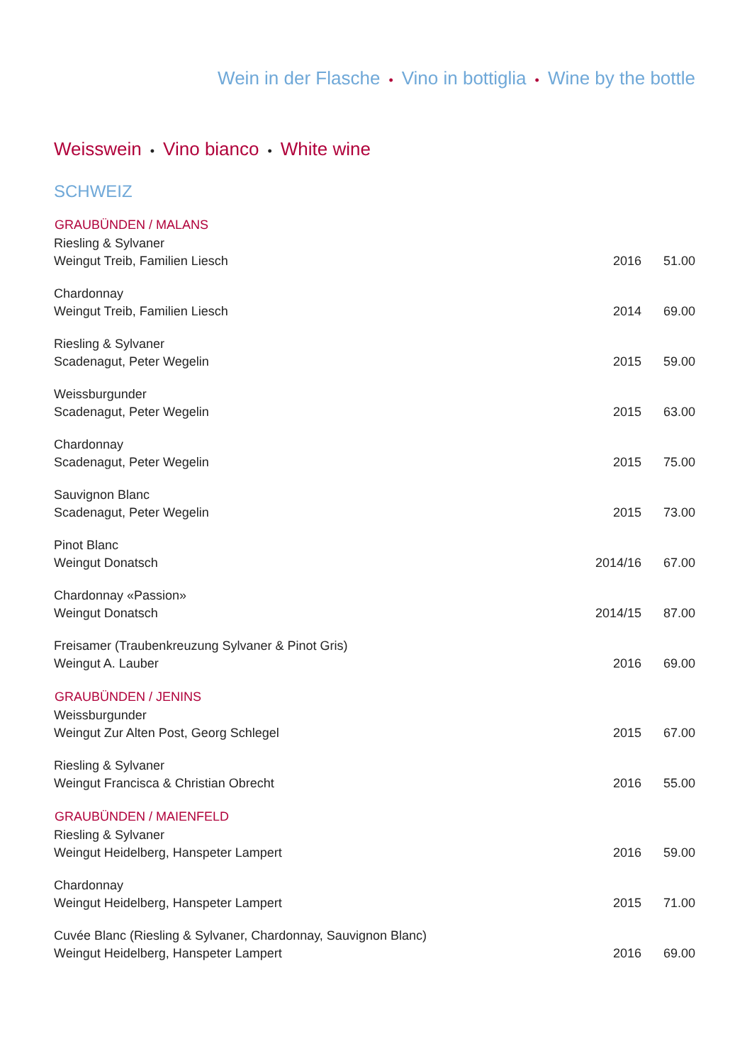Wein in der Flasche • Vino in bottiglia • Wine by the bottle
Weisswein • Vino bianco • White wine
SCHWEIZ
| GRAUBÜNDEN / MALANS | | |
| --- | --- | --- |
| Riesling & Sylvaner | | |
| Weingut Treib, Familien Liesch | 2016 | 51.00 |
| Chardonnay | | |
| Weingut Treib, Familien Liesch | 2014 | 69.00 |
| Riesling & Sylvaner | | |
| Scadenagut, Peter Wegelin | 2015 | 59.00 |
| Weissburgunder | | |
| Scadenagut, Peter Wegelin | 2015 | 63.00 |
| Chardonnay | | |
| Scadenagut, Peter Wegelin | 2015 | 75.00 |
| Sauvignon Blanc | | |
| Scadenagut, Peter Wegelin | 2015 | 73.00 |
| Pinot Blanc | | |
| Weingut Donatsch | 2014/16 | 67.00 |
| Chardonnay «Passion» | | |
| Weingut Donatsch | 2014/15 | 87.00 |
| Freisamer (Traubenkreuzung Sylvaner & Pinot Gris) | | |
| Weingut A. Lauber | 2016 | 69.00 |
| GRAUBÜNDEN / JENINS | | |
| Weissburgunder | | |
| Weingut Zur Alten Post, Georg Schlegel | 2015 | 67.00 |
| Riesling & Sylvaner | | |
| Weingut Francisca & Christian Obrecht | 2016 | 55.00 |
| GRAUBÜNDEN / MAIENFELD | | |
| Riesling & Sylvaner | | |
| Weingut Heidelberg, Hanspeter Lampert | 2016 | 59.00 |
| Chardonnay | | |
| Weingut Heidelberg, Hanspeter Lampert | 2015 | 71.00 |
| Cuvée Blanc (Riesling & Sylvaner, Chardonnay, Sauvignon Blanc) | | |
| Weingut Heidelberg, Hanspeter Lampert | 2016 | 69.00 |